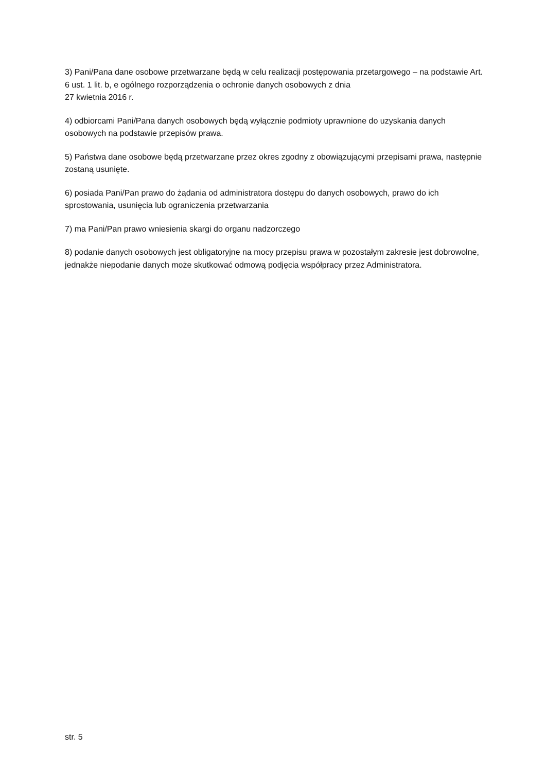3) Pani/Pana dane osobowe przetwarzane będą w celu realizacji postępowania przetargowego – na podstawie Art. 6 ust. 1 lit. b, e ogólnego rozporządzenia o ochronie danych osobowych z dnia
27 kwietnia 2016 r.
4) odbiorcami Pani/Pana danych osobowych będą wyłącznie podmioty uprawnione do uzyskania danych osobowych na podstawie przepisów prawa.
5) Państwa dane osobowe będą przetwarzane przez okres zgodny z obowiązującymi przepisami prawa, następnie zostaną usunięte.
6) posiada Pani/Pan prawo do żądania od administratora dostępu do danych osobowych, prawo do ich sprostowania, usunięcia lub ograniczenia przetwarzania
7) ma Pani/Pan prawo wniesienia skargi do organu nadzorczego
8) podanie danych osobowych jest obligatoryjne na mocy przepisu prawa w pozostałym zakresie jest dobrowolne, jednakże niepodanie danych może skutkować odmową podjęcia współpracy przez Administratora.
str. 5